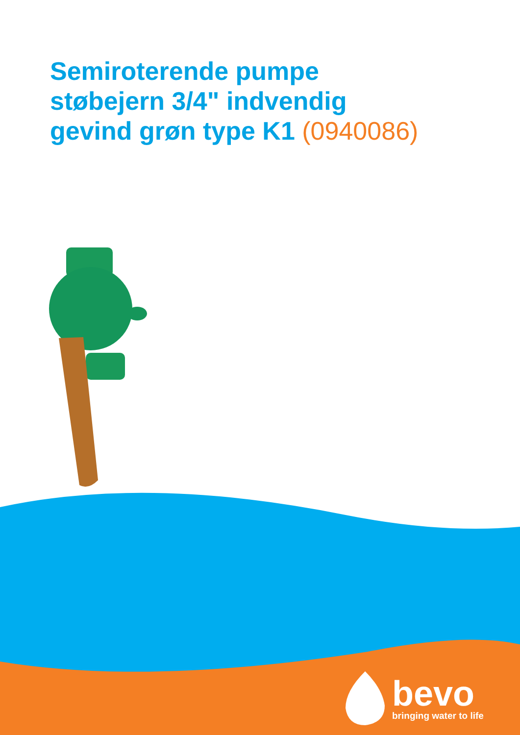Semiroterende pumpe
støbejern 3/4" indvendig
gevind grøn type K1 (0940086)
bevo
bringing water to life